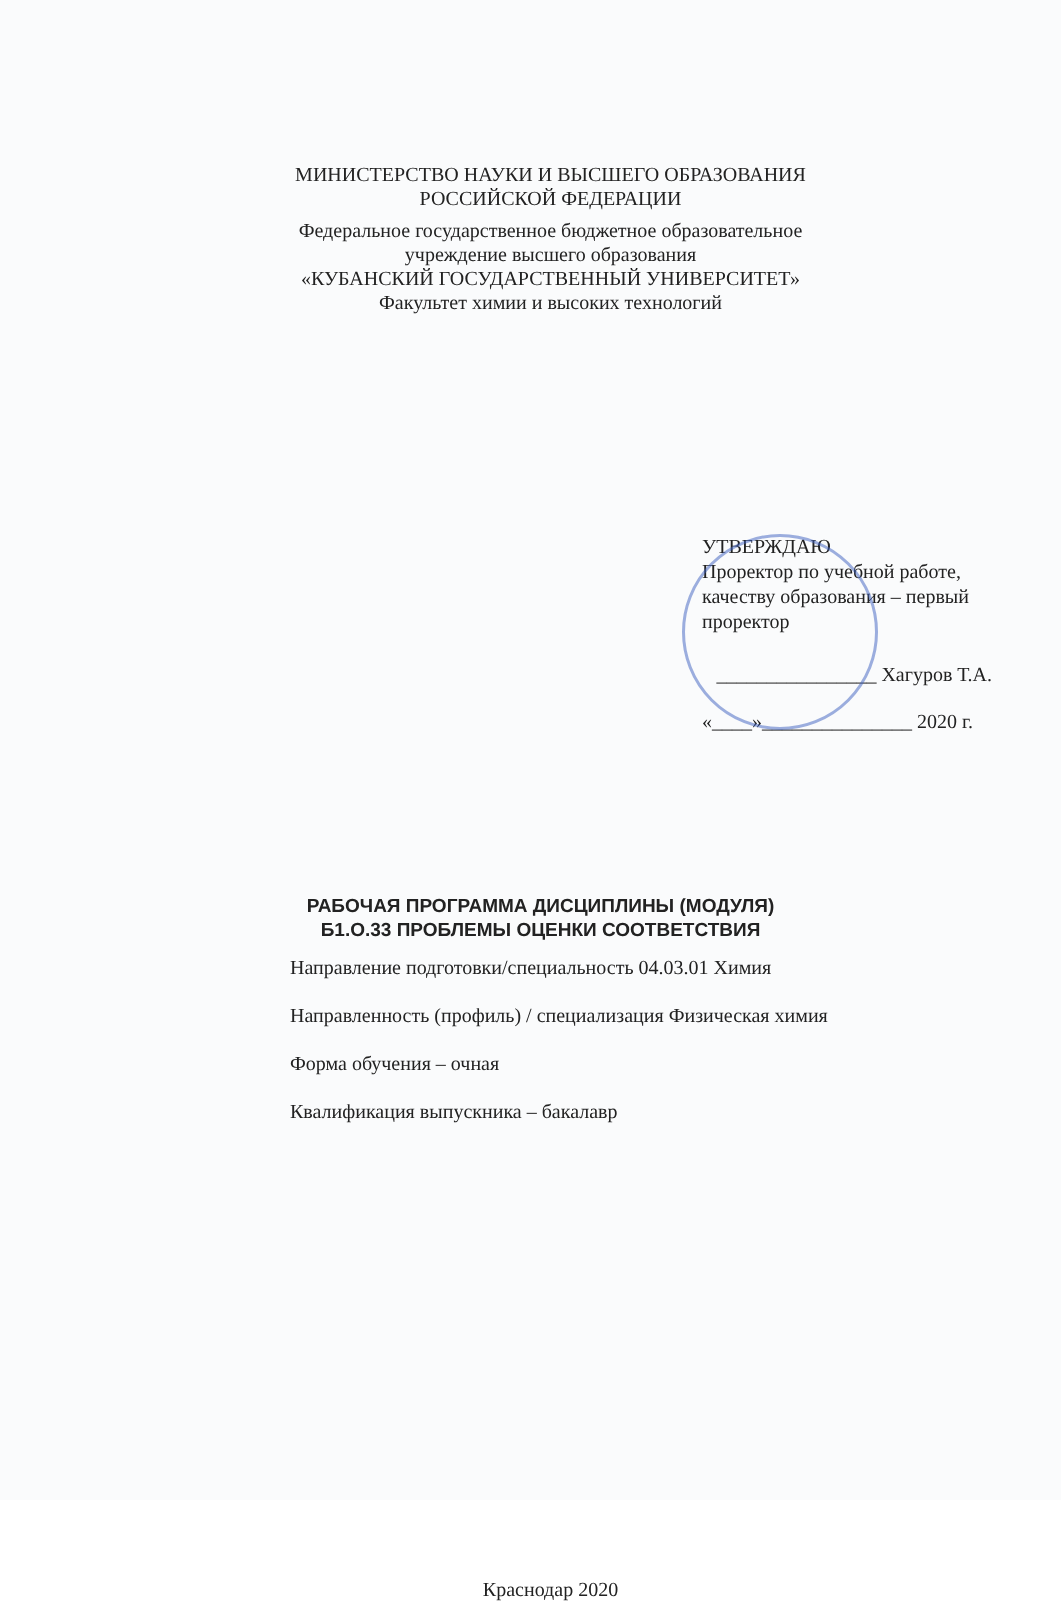МИНИСТЕРСТВО НАУКИ И ВЫСШЕГО ОБРАЗОВАНИЯ
РОССИЙСКОЙ ФЕДЕРАЦИИ
Федеральное государственное бюджетное образовательное
учреждение высшего образования
«КУБАНСКИЙ ГОСУДАРСТВЕННЫЙ УНИВЕРСИТЕТ»
Факультет химии и высоких технологий
УТВЕРЖДАЮ
Проректор по учебной работе, качеству образования – первый проректор
________________ Хагуров Т.А.
«____»_______________ 2020 г.
РАБОЧАЯ ПРОГРАММА ДИСЦИПЛИНЫ (МОДУЛЯ)
Б1.О.33 ПРОБЛЕМЫ ОЦЕНКИ СООТВЕТСТВИЯ
Направление подготовки/специальность 04.03.01 Химия
Направленность (профиль) / специализация Физическая химия
Форма обучения – очная
Квалификация выпускника – бакалавр
Краснодар 2020